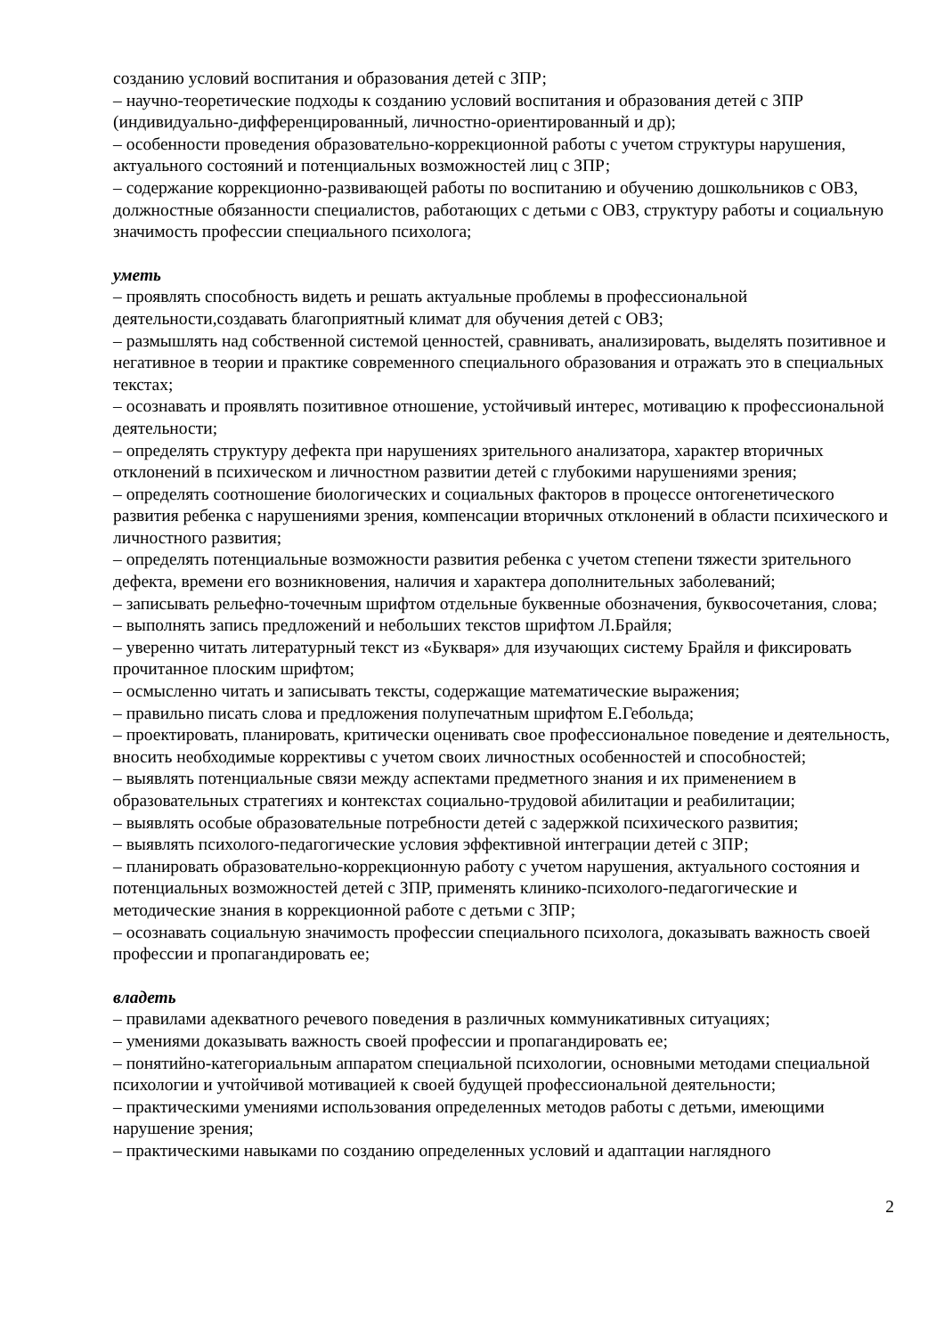созданию условий воспитания и образования детей с ЗПР;
– научно-теоретические подходы к созданию условий воспитания и образования детей с ЗПР (индивидуально-дифференцированный, личностно-ориентированный и др);
– особенности проведения образовательно-коррекционной работы с учетом структуры нарушения, актуального состояний и потенциальных возможностей лиц с ЗПР;
– содержание коррекционно-развивающей работы по воспитанию и обучению дошкольников с ОВЗ, должностные обязанности специалистов, работающих с детьми с ОВЗ, структуру работы и социальную значимость профессии специального психолога;
уметь
– проявлять способность видеть и решать актуальные проблемы в профессиональной деятельности,создавать благоприятный климат для обучения детей с ОВЗ;
– размышлять над собственной системой ценностей, сравнивать, анализировать, выделять позитивное и негативное в теории и практике современного специального образования и отражать это в специальных текстах;
– осознавать и проявлять позитивное отношение, устойчивый интерес, мотивацию к профессиональной деятельности;
– определять структуру дефекта при нарушениях зрительного анализатора, характер вторичных отклонений в психическом и личностном развитии детей с глубокими нарушениями зрения;
– определять соотношение биологических и социальных факторов в процессе онтогенетического развития ребенка с нарушениями зрения, компенсации вторичных отклонений в области психического и личностного развития;
– определять потенциальные возможности развития ребенка с учетом степени тяжести зрительного дефекта, времени его возникновения, наличия и характера дополнительных заболеваний;
– записывать рельефно-точечным шрифтом отдельные буквенные обозначения, буквосочетания, слова;
– выполнять запись предложений и небольших текстов шрифтом Л.Брайля;
– уверенно читать литературный текст из «Букваря» для изучающих систему Брайля и фиксировать прочитанное плоским шрифтом;
– осмысленно читать и записывать тексты, содержащие математические выражения;
– правильно писать слова и предложения полупечатным шрифтом Е.Гебольда;
– проектировать, планировать, критически оценивать свое профессиональное поведение и деятельность, вносить необходимые коррективы с учетом своих личностных особенностей и способностей;
– выявлять потенциальные связи между аспектами предметного знания и их применением в образовательных стратегиях и контекстах социально-трудовой абилитации и реабилитации;
– выявлять особые образовательные потребности детей с задержкой психического развития;
– выявлять психолого-педагогические условия эффективной интеграции детей с ЗПР;
– планировать образовательно-коррекционную работу с учетом нарушения, актуального состояния и потенциальных возможностей детей с ЗПР, применять клинико-психолого-педагогические и методические знания в коррекционной работе с детьми с ЗПР;
– осознавать социальную значимость профессии специального психолога, доказывать важность своей профессии и пропагандировать ее;
владеть
– правилами адекватного речевого поведения в различных коммуникативных ситуациях;
– умениями доказывать важность своей профессии и пропагандировать ее;
– понятийно-категориальным аппаратом специальной психологии, основными методами специальной психологии и учтойчивой мотивацией к своей будущей профессиональной деятельности;
– практическими умениями использования определенных методов работы с детьми, имеющими нарушение зрения;
– практическими навыками по созданию определенных условий и адаптации наглядного
2